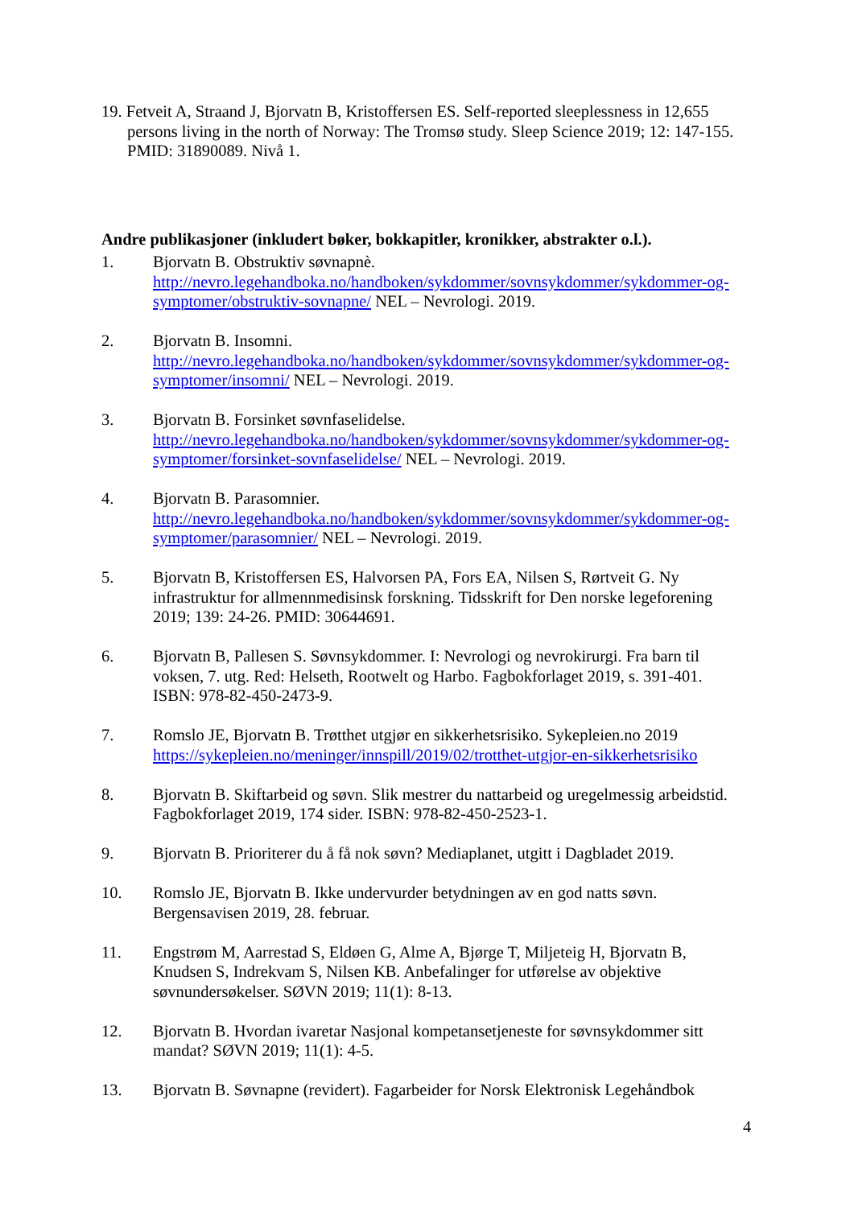19. Fetveit A, Straand J, Bjorvatn B, Kristoffersen ES. Self-reported sleeplessness in 12,655 persons living in the north of Norway: The Tromsø study. Sleep Science 2019; 12: 147-155. PMID: 31890089. Nivå 1.
Andre publikasjoner (inkludert bøker, bokkapitler, kronikker, abstrakter o.l.).
1. Bjorvatn B. Obstruktiv søvnapnè.
http://nevro.legehandboka.no/handboken/sykdommer/sovnsykdommer/sykdommer-og-symptomer/obstruktiv-sovnapne/ NEL – Nevrologi. 2019.
2. Bjorvatn B. Insomni.
http://nevro.legehandboka.no/handboken/sykdommer/sovnsykdommer/sykdommer-og-symptomer/insomni/ NEL – Nevrologi. 2019.
3. Bjorvatn B. Forsinket søvnfaselidelse.
http://nevro.legehandboka.no/handboken/sykdommer/sovnsykdommer/sykdommer-og-symptomer/forsinket-sovnfaselidelse/ NEL – Nevrologi. 2019.
4. Bjorvatn B. Parasomnier.
http://nevro.legehandboka.no/handboken/sykdommer/sovnsykdommer/sykdommer-og-symptomer/parasomnier/ NEL – Nevrologi. 2019.
5. Bjorvatn B, Kristoffersen ES, Halvorsen PA, Fors EA, Nilsen S, Rørtveit G. Ny infrastruktur for allmennmedisinsk forskning. Tidsskrift for Den norske legeforening 2019; 139: 24-26. PMID: 30644691.
6. Bjorvatn B, Pallesen S. Søvnsykdommer. I: Nevrologi og nevrokirurgi. Fra barn til voksen, 7. utg. Red: Helseth, Rootwelt og Harbo. Fagbokforlaget 2019, s. 391-401. ISBN: 978-82-450-2473-9.
7. Romslo JE, Bjorvatn B. Trøtthet utgjør en sikkerhetsrisiko. Sykepleien.no 2019 https://sykepleien.no/meninger/innspill/2019/02/trotthet-utgjor-en-sikkerhetsrisiko
8. Bjorvatn B. Skiftarbeid og søvn. Slik mestrer du nattarbeid og uregelmessig arbeidstid. Fagbokforlaget 2019, 174 sider. ISBN: 978-82-450-2523-1.
9. Bjorvatn B. Prioriterer du å få nok søvn? Mediaplanet, utgitt i Dagbladet 2019.
10. Romslo JE, Bjorvatn B. Ikke undervurder betydningen av en god natts søvn. Bergensavisen 2019, 28. februar.
11. Engstrøm M, Aarrestad S, Eldøen G, Alme A, Bjørge T, Miljeteig H, Bjorvatn B, Knudsen S, Indrekvam S, Nilsen KB. Anbefalinger for utførelse av objektive søvnundersøkelser. SØVN 2019; 11(1): 8-13.
12. Bjorvatn B. Hvordan ivaretar Nasjonal kompetansetjeneste for søvnsykdommer sitt mandat? SØVN 2019; 11(1): 4-5.
13. Bjorvatn B. Søvnapne (revidert). Fagarbeider for Norsk Elektronisk Legehåndbok
4